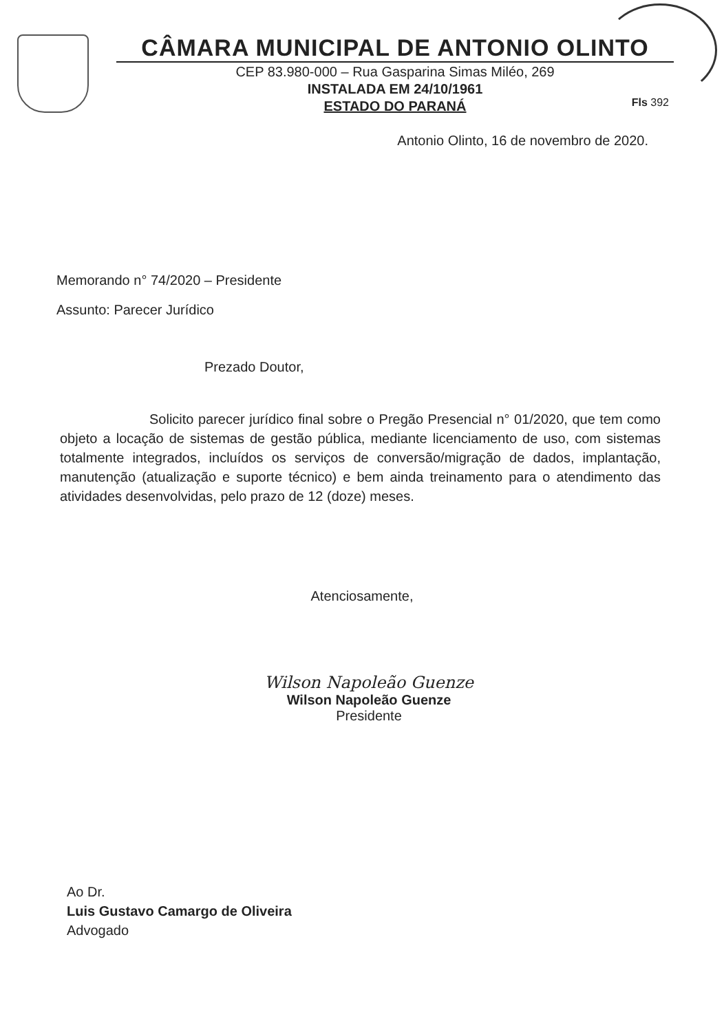CÂMARA MUNICIPAL DE ANTONIO OLINTO
CEP 83.980-000 – Rua Gasparina Simas Miléo, 269
INSTALADA EM 24/10/1961
ESTADO DO PARANÁ
Fls 392
Antonio Olinto, 16 de novembro de 2020.
Memorando n° 74/2020 – Presidente
Assunto: Parecer Jurídico
Prezado Doutor,
Solicito parecer jurídico final sobre o Pregão Presencial n° 01/2020, que tem como objeto a locação de sistemas de gestão pública, mediante licenciamento de uso, com sistemas totalmente integrados, incluídos os serviços de conversão/migração de dados, implantação, manutenção (atualização e suporte técnico) e bem ainda treinamento para o atendimento das atividades desenvolvidas, pelo prazo de 12 (doze) meses.
Atenciosamente,
Wilson Napoleão Guenze
Wilson Napoleão Guenze
Presidente
Ao Dr.
Luis Gustavo Camargo de Oliveira
Advogado